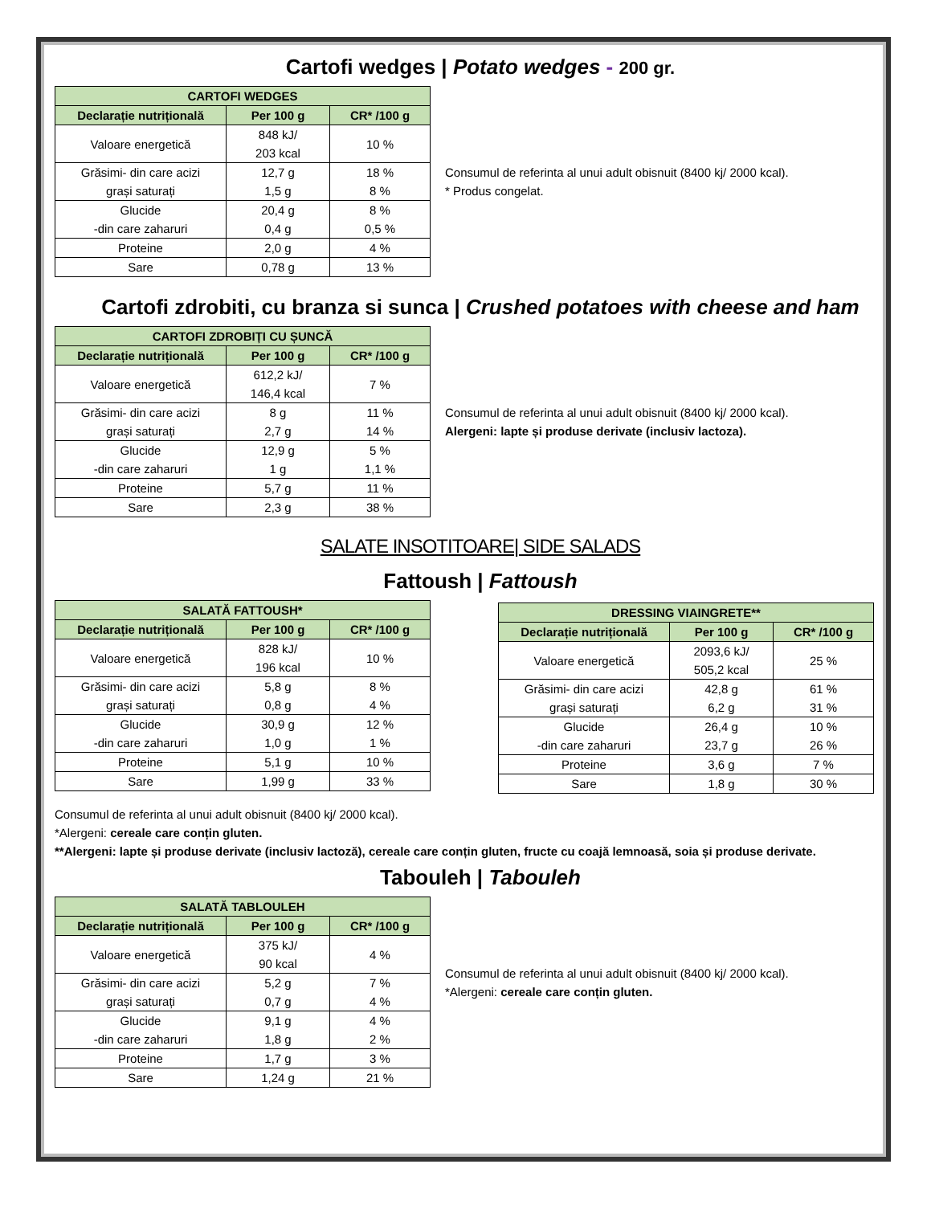Cartofi wedges | Potato wedges - 200 gr.
| CARTOFI WEDGES | | |
| --- | --- | --- |
| Declarație nutrițională | Per 100 g | CR* /100 g |
| Valoare energetică | 848 kJ/ 203 kcal | 10 % |
| Grăsimi- din care acizi grași saturați | 12,7 g 1,5 g | 18 % 8 % |
| Glucide -din care zaharuri | 20,4 g 0,4 g | 8 % 0,5 % |
| Proteine | 2,0 g | 4 % |
| Sare | 0,78 g | 13 % |
Consumul de referinta al unui adult obisnuit (8400 kj/ 2000 kcal).
* Produs congelat.
Cartofi zdrobiti, cu branza si sunca | Crushed potatoes with cheese and ham
| CARTOFI ZDROBIȚI CU ȘUNCĂ | | |
| --- | --- | --- |
| Declarație nutrițională | Per 100 g | CR* /100 g |
| Valoare energetică | 612,2 kJ/ 146,4 kcal | 7 % |
| Grăsimi- din care acizi grași saturați | 8 g 2,7 g | 11 % 14 % |
| Glucide -din care zaharuri | 12,9 g 1 g | 5 % 1,1 % |
| Proteine | 5,7 g | 11 % |
| Sare | 2,3 g | 38 % |
Consumul de referinta al unui adult obisnuit (8400 kj/ 2000 kcal).
Alergeni: lapte și produse derivate (inclusiv lactoza).
SALATE INSOTITOARE| SIDE SALADS
Fattoush | Fattoush
| SALATĂ FATTOUSH* | | |
| --- | --- | --- |
| Declarație nutrițională | Per 100 g | CR* /100 g |
| Valoare energetică | 828 kJ/ 196 kcal | 10 % |
| Grăsimi- din care acizi grași saturați | 5,8 g 0,8 g | 8 % 4 % |
| Glucide -din care zaharuri | 30,9 g 1,0 g | 12 % 1 % |
| Proteine | 5,1 g | 10 % |
| Sare | 1,99 g | 33 % |
| DRESSING VIAINGRETE** | | |
| --- | --- | --- |
| Declarație nutrițională | Per 100 g | CR* /100 g |
| Valoare energetică | 2093,6 kJ/ 505,2 kcal | 25 % |
| Grăsimi- din care acizi grași saturați | 42,8 g 6,2 g | 61 % 31 % |
| Glucide -din care zaharuri | 26,4 g 23,7 g | 10 % 26 % |
| Proteine | 3,6 g | 7 % |
| Sare | 1,8 g | 30 % |
Consumul de referinta al unui adult obisnuit (8400 kj/ 2000 kcal).
*Alergeni: cereale care conțin gluten.
**Alergeni: lapte și produse derivate (inclusiv lactoză), cereale care conțin gluten, fructe cu coajă lemnoasă, soia și produse derivate.
Tabouleh | Tabouleh
| SALATĂ TABLOULEH | | |
| --- | --- | --- |
| Declarație nutrițională | Per 100 g | CR* /100 g |
| Valoare energetică | 375 kJ/ 90 kcal | 4 % |
| Grăsimi- din care acizi grași saturați | 5,2 g 0,7 g | 7 % 4 % |
| Glucide -din care zaharuri | 9,1 g 1,8 g | 4 % 2 % |
| Proteine | 1,7 g | 3 % |
| Sare | 1,24 g | 21 % |
Consumul de referinta al unui adult obisnuit (8400 kj/ 2000 kcal).
*Alergeni: cereale care conțin gluten.